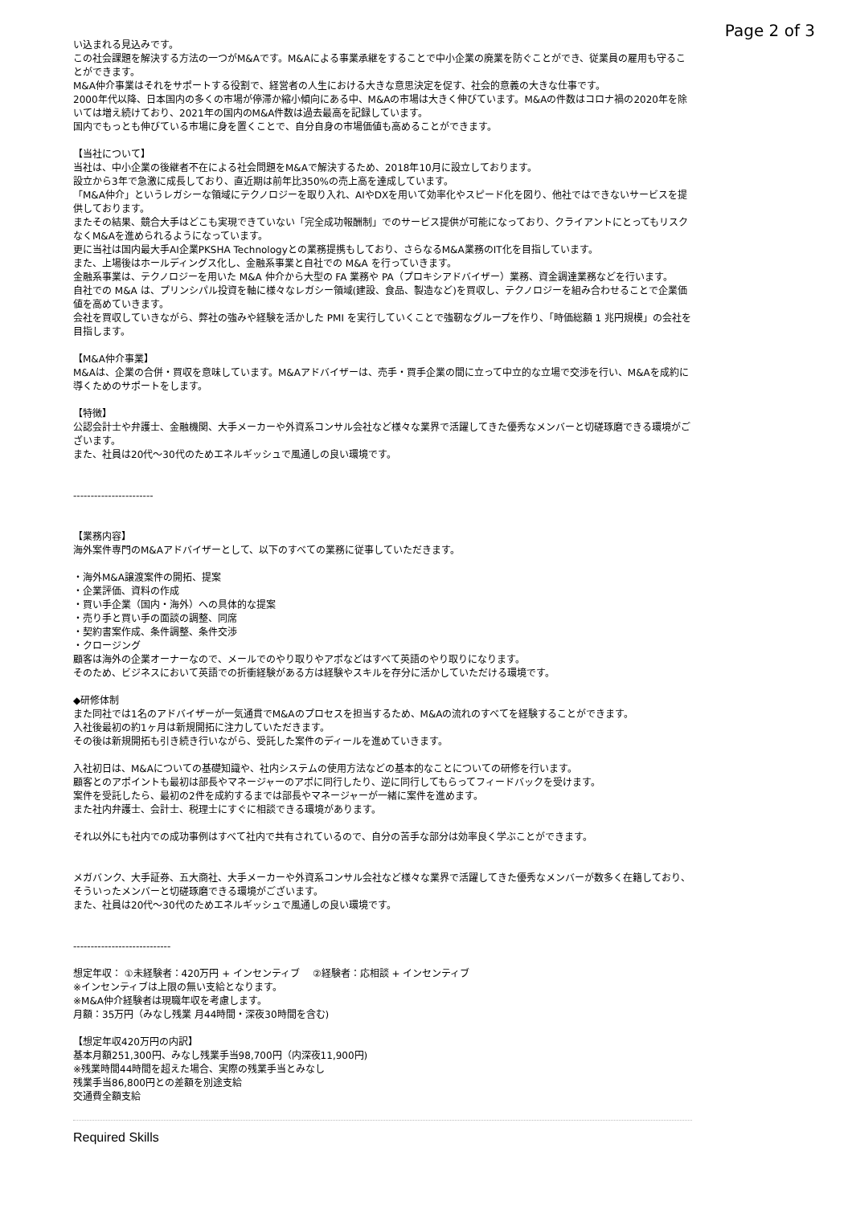Page 2 of 3
い込まれる見込みです。
この社会課題を解決する方法の一つがM&Aです。M&Aによる事業承継をすることで中小企業の廃業を防ぐことができ、従業員の雇用も守ることができます。
M&A仲介事業はそれをサポートする役割で、経営者の人生における大きな意思決定を促す、社会的意義の大きな仕事です。
2000年代以降、日本国内の多くの市場が停滞か縮小傾向にある中、M&Aの市場は大きく伸びています。M&Aの件数はコロナ禍の2020年を除いては増え続けており、2021年の国内のM&A件数は過去最高を記録しています。
国内でもっとも伸びている市場に身を置くことで、自分自身の市場価値も高めることができます。
【当社について】
当社は、中小企業の後継者不在による社会問題をM&Aで解決するため、2018年10月に設立しております。
設立から3年で急激に成長しており、直近期は前年比350%の売上高を達成しています。
「M&A仲介」というレガシーな領域にテクノロジーを取り入れ、AIやDXを用いて効率化やスピード化を図り、他社ではできないサービスを提供しております。
またその結果、競合大手はどこも実現できていない「完全成功報酬制」でのサービス提供が可能になっており、クライアントにとってもリスクなくM&Aを進められるようになっています。
更に当社は国内最大手AI企業PKSHA Technologyとの業務提携もしており、さらなるM&A業務のIT化を目指しています。
また、上場後はホールディングス化し、金融系事業と自社での M&A を行っていきます。
金融系事業は、テクノロジーを用いた M&A 仲介から大型の FA 業務や PA（プロキシアドバイザー）業務、資金調達業務などを行います。
自社での M&A は、プリンシパル投資を軸に様々なレガシー領域(建設、食品、製造など)を買収し、テクノロジーを組み合わせることで企業価値を高めていきます。
会社を買収していきながら、弊社の強みや経験を活かした PMI を実行していくことで強靭なグループを作り、「時価総額 1 兆円規模」の会社を目指します。
【M&A仲介事業】
M&Aは、企業の合併・買収を意味しています。M&Aアドバイザーは、売手・買手企業の間に立って中立的な立場で交渉を行い、M&Aを成約に導くためのサポートをします。
【特徴】
公認会計士や弁護士、金融機関、大手メーカーや外資系コンサル会社など様々な業界で活躍してきた優秀なメンバーと切磋琢磨できる環境がございます。
また、社員は20代～30代のためエネルギッシュで風通しの良い環境です。
-----------------------
【業務内容】
海外案件専門のM&Aアドバイザーとして、以下のすべての業務に従事していただきます。
・海外M&A譲渡案件の開拓、提案
・企業評価、資料の作成
・買い手企業（国内・海外）への具体的な提案
・売り手と買い手の面談の調整、同席
・契約書案作成、条件調整、条件交渉
・クロージング
顧客は海外の企業オーナーなので、メールでのやり取りやアポなどはすべて英語のやり取りになります。
そのため、ビジネスにおいて英語での折衝経験がある方は経験やスキルを存分に活かしていただける環境です。
◆研修体制
また同社では1名のアドバイザーが一気通貫でM&Aのプロセスを担当するため、M&Aの流れのすべてを経験することができます。
入社後最初の約1ヶ月は新規開拓に注力していただきます。
その後は新規開拓も引き続き行いながら、受託した案件のディールを進めていきます。
入社初日は、M&Aについての基礎知識や、社内システムの使用方法などの基本的なことについての研修を行います。
顧客とのアポイントも最初は部長やマネージャーのアポに同行したり、逆に同行してもらってフィードバックを受けます。
案件を受託したら、最初の2件を成約するまでは部長やマネージャーが一緒に案件を進めます。
また社内弁護士、会計士、税理士にすぐに相談できる環境があります。
それ以外にも社内での成功事例はすべて社内で共有されているので、自分の苦手な部分は効率良く学ぶことができます。
メガバンク、大手証券、五大商社、大手メーカーや外資系コンサル会社など様々な業界で活躍してきた優秀なメンバーが数多く在籍しており、そういったメンバーと切磋琢磨できる環境がございます。
また、社員は20代～30代のためエネルギッシュで風通しの良い環境です。
----------------------------
想定年収： ①未経験者：420万円 + インセンティブ　 ②経験者：応相談 + インセンティブ
※インセンティブは上限の無い支給となります。
※M&A仲介経験者は現職年収を考慮します。
月額：35万円（みなし残業 月44時間・深夜30時間を含む)
【想定年収420万円の内訳】
基本月額251,300円、みなし残業手当98,700円（内深夜11,900円)
※残業時間44時間を超えた場合、実際の残業手当とみなし
残業手当86,800円との差額を別途支給
交通費全額支給
Required Skills